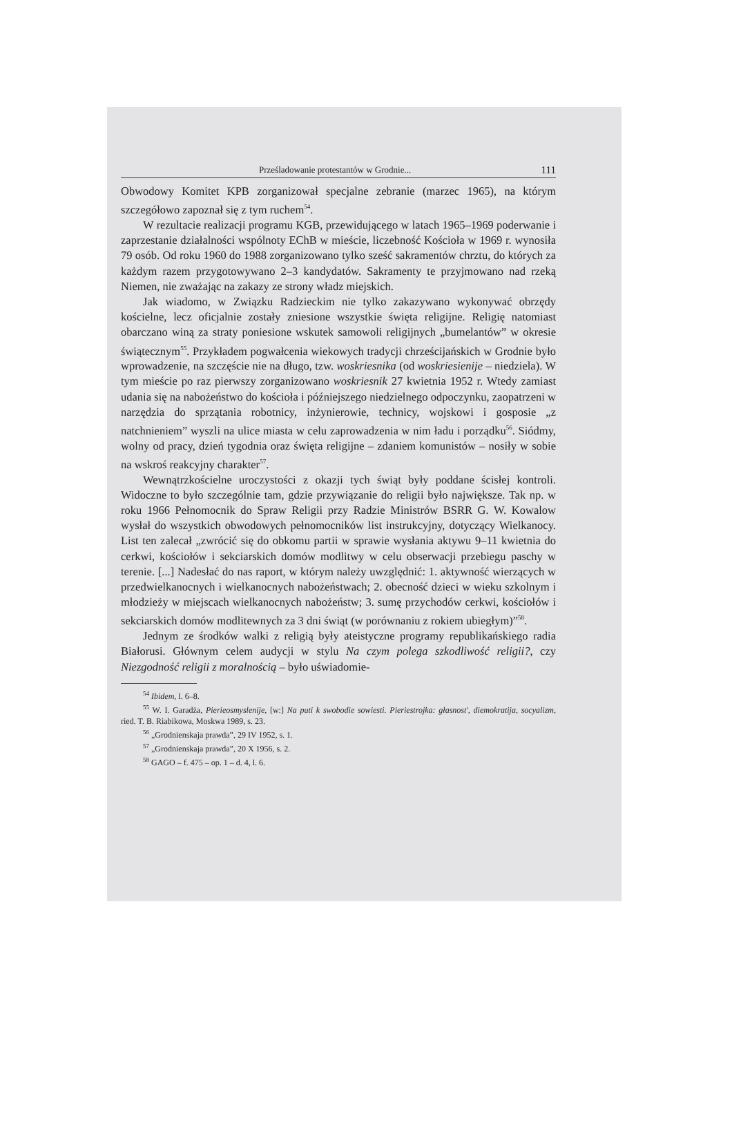Prześladowanie protestantów w Grodnie... 111
Obwodowy Komitet KPB zorganizował specjalne zebranie (marzec 1965), na którym szczegółowo zapoznał się z tym ruchem<sup>54</sup>.
W rezultacie realizacji programu KGB, przewidującego w latach 1965–1969 poderwanie i zaprzestanie działalności wspólnoty EChB w mieście, liczebność Kościoła w 1969 r. wynosiła 79 osób. Od roku 1960 do 1988 zorganizowano tylko sześć sakramentów chrztu, do których za każdym razem przygotowywano 2–3 kandydatów. Sakramenty te przyjmowano nad rzeką Niemen, nie zważając na zakazy ze strony władz miejskich.
Jak wiadomo, w Związku Radzieckim nie tylko zakazywano wykonywać obrzędy kościelne, lecz oficjalnie zostały zniesione wszystkie święta religijne. Religię natomiast obarczano winą za straty poniesione wskutek samowoli religijnych „bumelantów” w okresie świątecznym<sup>55</sup>. Przykładem pogwałcenia wiekowych tradycji chrześcijańskich w Grodnie było wprowadzenie, na szczęście nie na długo, tzw. woskriesnika (od woskriesienije – niedziela). W tym mieście po raz pierwszy zorganizowano woskriesnik 27 kwietnia 1952 r. Wtedy zamiast udania się na nabożeństwo do kościoła i późniejszego niedzielnego odpoczynku, zaopatrzeni w narzędzia do sprzątania robotnicy, inżynierowie, technicy, wojskowi i gosposie „z natchnieniem” wyszli na ulice miasta w celu zaprowadzenia w nim ładu i porządku<sup>56</sup>. Siódmy, wolny od pracy, dzień tygodnia oraz święta religijne – zdaniem komunistów – nosiły w sobie na wskroś reakcyjny charakter<sup>57</sup>.
Wewnątrzkościelne uroczystości z okazji tych świąt były poddane ścisłej kontroli. Widoczne to było szczególnie tam, gdzie przywiązanie do religii było największe. Tak np. w roku 1966 Pełnomocnik do Spraw Religii przy Radzie Ministrów BSRR G. W. Kowalow wysłał do wszystkich obwodowych pełnomocników list instrukcyjny, dotyczący Wielkanocy. List ten zalecał „zwrócić się do obkomu partii w sprawie wysłania aktywu 9–11 kwietnia do cerkwi, kościołów i sekciarskich domów modlitwy w celu obserwacji przebiegu paschy w terenie. [...] Nadesłać do nas raport, w którym należy uwzględnić: 1. aktywność wierzących w przedwielkanocnych i wielkanocnych nabożeństwach; 2. obecność dzieci w wieku szkolnym i młodzieży w miejscach wielkanocnych nabożeństw; 3. sumę przychodów cerkwi, kościołów i sekciarskich domów modlitewnych za 3 dni świąt (w porównaniu z rokiem ubiegłym)”<sup>58</sup>.
Jednym ze środków walki z religią były ateistyczne programy republikańskiego radia Białorusi. Głównym celem audycji w stylu Na czym polega szkodliwość religii?, czy Niezgodność religii z moralnością – było uświadomie-
<sup>54</sup> Ibidem, l. 6–8.
<sup>55</sup> W. I. Garadża, Pierieosmyslenije, [w:] Na puti k swobodie sowiesti. Pieriestrojka: głasnost', diemokratija, socyalizm, ried. T. B. Riabikowa, Moskwa 1989, s. 23.
<sup>56</sup> „Grodnienskaja prawda”, 29 IV 1952, s. 1.
<sup>57</sup> „Grodnienskaja prawda”, 20 X 1956, s. 2.
<sup>58</sup> GAGO – f. 475 – op. 1 – d. 4, l. 6.